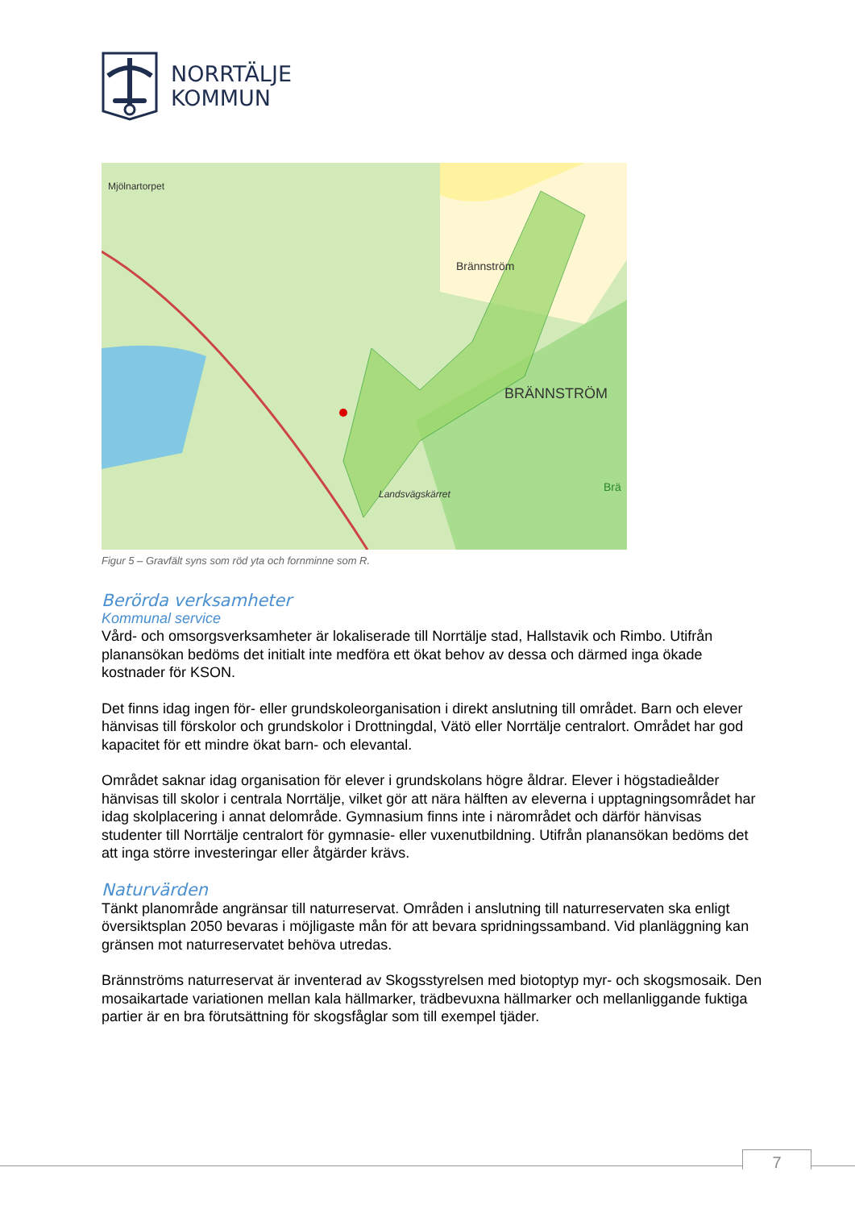NORRTÄLJE
KOMMUN
Mjölnartorpet
Brännström
BRÄNNSTRÖM
Landsvägskärret
Brä
Figur 5 – Gravfält syns som röd yta och fornminne som R.
Berörda verksamheter
Kommunal service
Vård- och omsorgsverksamheter är lokaliserade till Norrtälje stad, Hallstavik och Rimbo. Utifrån planansökan bedöms det initialt inte medföra ett ökat behov av dessa och därmed inga ökade kostnader för KSON.
Det finns idag ingen för- eller grundskoleorganisation i direkt anslutning till området. Barn och elever hänvisas till förskolor och grundskolor i Drottningdal, Vätö eller Norrtälje centralort. Området har god kapacitet för ett mindre ökat barn- och elevantal.
Området saknar idag organisation för elever i grundskolans högre åldrar. Elever i högstadieålder hänvisas till skolor i centrala Norrtälje, vilket gör att nära hälften av eleverna i upptagningsområdet har idag skolplacering i annat delområde. Gymnasium finns inte i närområdet och därför hänvisas studenter till Norrtälje centralort för gymnasie- eller vuxenutbildning. Utifrån planansökan bedöms det att inga större investeringar eller åtgärder krävs.
Naturvärden
Tänkt planområde angränsar till naturreservat. Områden i anslutning till naturreservaten ska enligt översiktsplan 2050 bevaras i möjligaste mån för att bevara spridningssamband. Vid planläggning kan gränsen mot naturreservatet behöva utredas.
Brännströms naturreservat är inventerad av Skogsstyrelsen med biotoptyp myr- och skogsmosaik. Den mosaikartade variationen mellan kala hällmarker, trädbevuxna hällmarker och mellanliggande fuktiga partier är en bra förutsättning för skogsfåglar som till exempel tjäder.
7